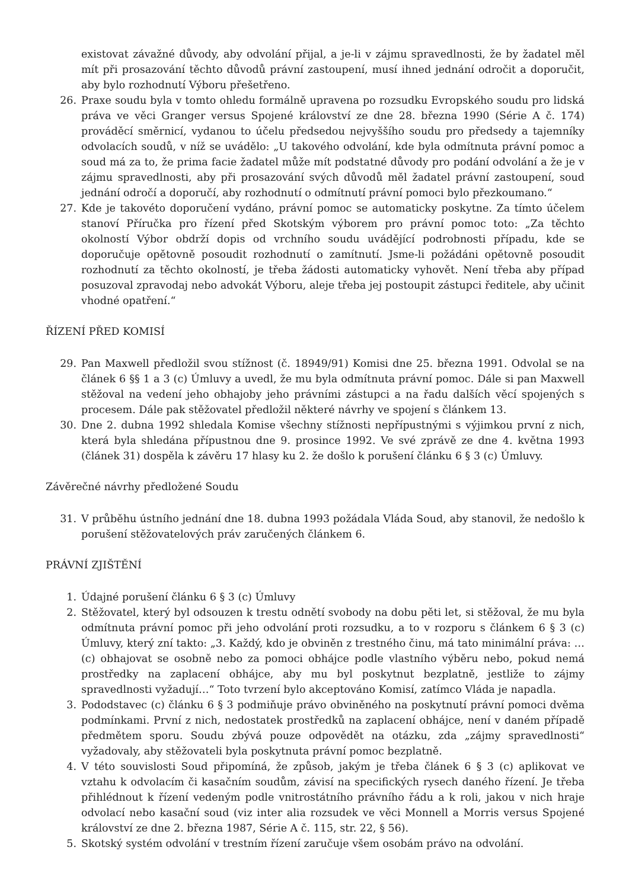existovat závažné důvody, aby odvolání přijal, a je-li v zájmu spravedlnosti, že by žadatel měl mít při prosazování těchto důvodů právní zastoupení, musí ihned jednání odročit a doporučit, aby bylo rozhodnutí Výboru přešetřeno.
26. Praxe soudu byla v tomto ohledu formálně upravena po rozsudku Evropského soudu pro lidská práva ve věci Granger versus Spojené království ze dne 28. března 1990 (Série A č. 174) prováděcí směrnicí, vydanou to účelu předsedou nejvyššího soudu pro předsedy a tajemníky odvolacích soudů, v níž se uvádělo: „U takového odvolání, kde byla odmítnuta právní pomoc a soud má za to, že prima facie žadatel může mít podstatné důvody pro podání odvolání a že je v zájmu spravedlnosti, aby při prosazování svých důvodů měl žadatel právní zastoupení, soud jednání odročí a doporučí, aby rozhodnutí o odmítnutí právní pomoci bylo přezkoumano.“
27. Kde je takovéto doporučení vydáno, právní pomoc se automaticky poskytne. Za tímto účelem stanoví Příručka pro řízení před Skotským výborem pro právní pomoc toto: „Za těchto okolností Výbor obdrží dopis od vrchního soudu uvádějící podrobnosti případu, kde se doporučuje opětovně posoudit rozhodnutí o zamítnutí. Jsme-li požádáni opětovně posoudit rozhodnutí za těchto okolností, je třeba žádosti automaticky vyhovět. Není třeba aby případ posuzoval zpravodaj nebo advokát Výboru, aleje třeba jej postoupit zástupci ředitele, aby učinit vhodné opatření.“
ŘÍZENÍ PŘED KOMISÍ
29. Pan Maxwell předložil svou stížnost (č. 18949/91) Komisi dne 25. března 1991. Odvolal se na článek 6 §§ 1 a 3 (c) Úmluvy a uvedl, že mu byla odmítnuta právní pomoc. Dále si pan Maxwell stěžoval na vedení jeho obhajoby jeho právními zástupci a na řadu dalších věcí spojených s procesem. Dále pak stěžovatel předložil některé návrhy ve spojení s článkem 13.
30. Dne 2. dubna 1992 shledala Komise všechny stížnosti nepřípustnými s výjimkou první z nich, která byla shledána přípustnou dne 9. prosince 1992. Ve své zprávě ze dne 4. května 1993 (článek 31) dospěla k závěru 17 hlasy ku 2. že došlo k porušení článku 6 § 3 (c) Úmluvy.
Závěrečné návrhy předložené Soudu
31. V průběhu ústního jednání dne 18. dubna 1993 požádala Vláda Soud, aby stanovil, že nedošlo k porušení stěžovatelových práv zaručených článkem 6.
PRÁVNÍ ZJIŠTĚNÍ
1. Údajné porušení článku 6 § 3 (c) Úmluvy
2. Stěžovatel, který byl odsouzen k trestu odnětí svobody na dobu pěti let, si stěžoval, že mu byla odmítnuta právní pomoc při jeho odvolání proti rozsudku, a to v rozporu s článkem 6 § 3 (c) Úmluvy, který zní takto: „3. Každý, kdo je obviněn z trestného činu, má tato minimální práva: …(c) obhajovat se osobně nebo za pomoci obhájce podle vlastního výběru nebo, pokud nemá prostředky na zaplacení obhájce, aby mu byl poskytnut bezplatně, jestliže to zájmy spravedlnosti vyžadují…“ Toto tvrzení bylo akceptováno Komisí, zatímco Vláda je napadla.
3. Pododstavec (c) článku 6 § 3 podmiňuje právo obviněného na poskytnutí právní pomoci dvěma podmínkami. První z nich, nedostatek prostředků na zaplacení obhájce, není v daném případě předmětem sporu. Soudu zbývá pouze odpovědět na otázku, zda „zájmy spravedlnosti“ vyžadovaly, aby stěžovateli byla poskytnuta právní pomoc bezplatně.
4. V této souvislosti Soud připomíná, že způsob, jakým je třeba článek 6 § 3 (c) aplikovat ve vztahu k odvolacím či kasačním soudům, závisí na specifických rysech daného řízení. Je třeba přihlédnout k řízení vedeným podle vnitrostátního právního řádu a k roli, jakou v nich hraje odvolací nebo kasační soud (viz inter alia rozsudek ve věci Monnell a Morris versus Spojené království ze dne 2. března 1987, Série A č. 115, str. 22, § 56).
5. Skotský systém odvolání v trestním řízení zaručuje všem osobám právo na odvolání.